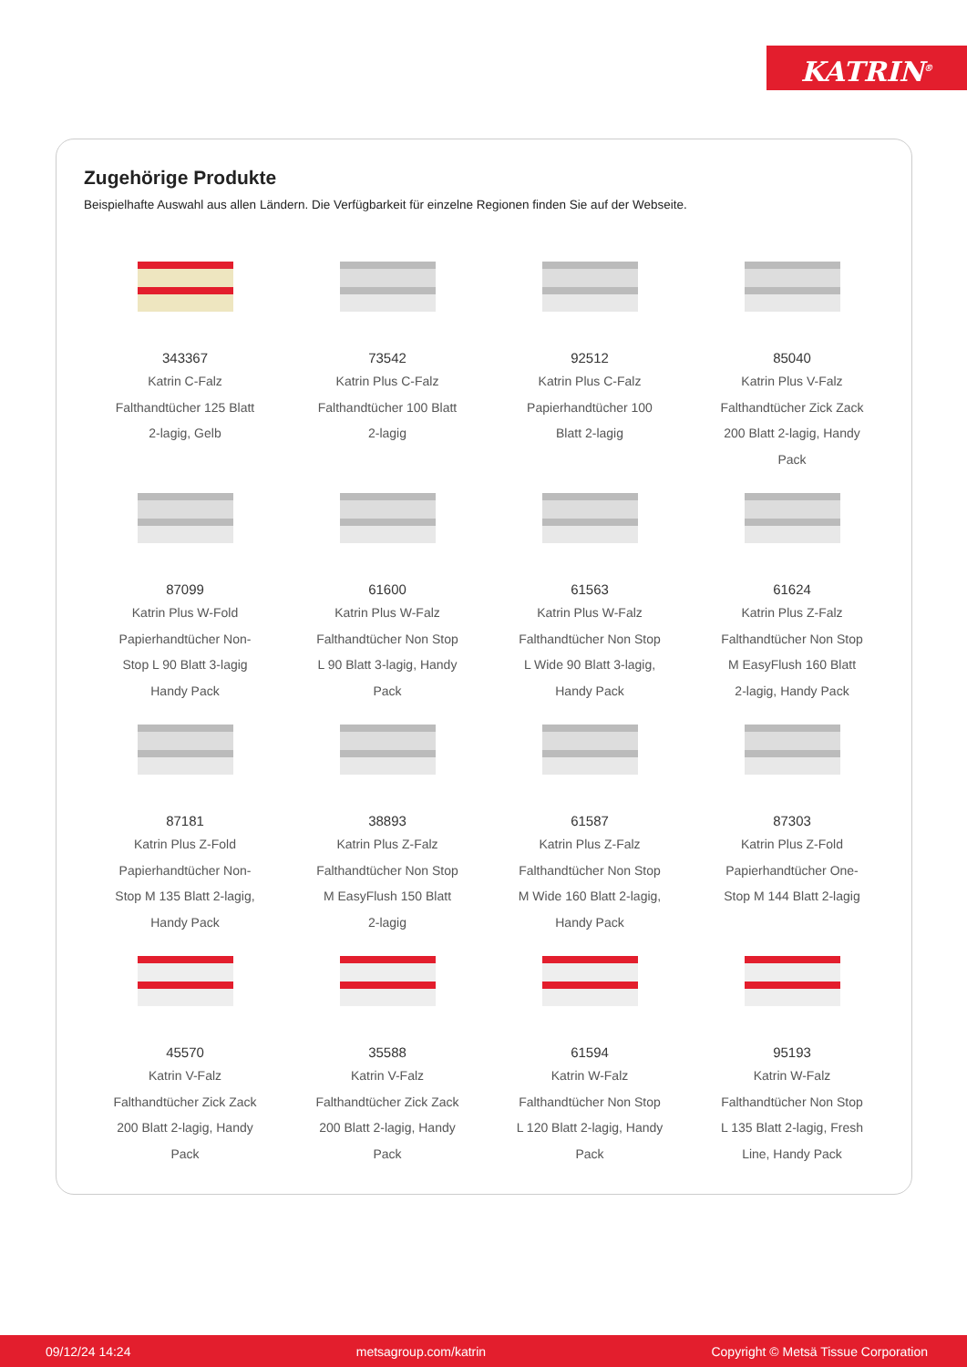KATRIN<sup>®</sup>
Zugehörige Produkte
Beispielhafte Auswahl aus allen Ländern. Die Verfügbarkeit für einzelne Regionen finden Sie auf der Webseite.
343367
Katrin C-Falz
Falthandtücher 125 Blatt
2-lagig, Gelb
73542
Katrin Plus C-Falz
Falthandtücher 100 Blatt
2-lagig
92512
Katrin Plus C-Falz
Papierhandtücher 100
Blatt 2-lagig
85040
Katrin Plus V-Falz
Falthandtücher Zick Zack
200 Blatt 2-lagig, Handy
Pack
87099
Katrin Plus W-Fold
Papierhandtücher Non-
Stop L 90 Blatt 3-lagig
Handy Pack
61600
Katrin Plus W-Falz
Falthandtücher Non Stop
L 90 Blatt 3-lagig, Handy
Pack
61563
Katrin Plus W-Falz
Falthandtücher Non Stop
L Wide 90 Blatt 3-lagig,
Handy Pack
61624
Katrin Plus Z-Falz
Falthandtücher Non Stop
M EasyFlush 160 Blatt
2-lagig, Handy Pack
87181
Katrin Plus Z-Fold
Papierhandtücher Non-
Stop M 135 Blatt 2-lagig,
Handy Pack
38893
Katrin Plus Z-Falz
Falthandtücher Non Stop
M EasyFlush 150 Blatt
2-lagig
61587
Katrin Plus Z-Falz
Falthandtücher Non Stop
M Wide 160 Blatt 2-lagig,
Handy Pack
87303
Katrin Plus Z-Fold
Papierhandtücher One-
Stop M 144 Blatt 2-lagig
45570
Katrin V-Falz
Falthandtücher Zick Zack
200 Blatt 2-lagig, Handy
Pack
35588
Katrin V-Falz
Falthandtücher Zick Zack
200 Blatt 2-lagig, Handy
Pack
61594
Katrin W-Falz
Falthandtücher Non Stop
L 120 Blatt 2-lagig, Handy
Pack
95193
Katrin W-Falz
Falthandtücher Non Stop
L 135 Blatt 2-lagig, Fresh
Line, Handy Pack
09/12/24 14:24 metsagroup.com/katrin Copyright © Metsä Tissue Corporation